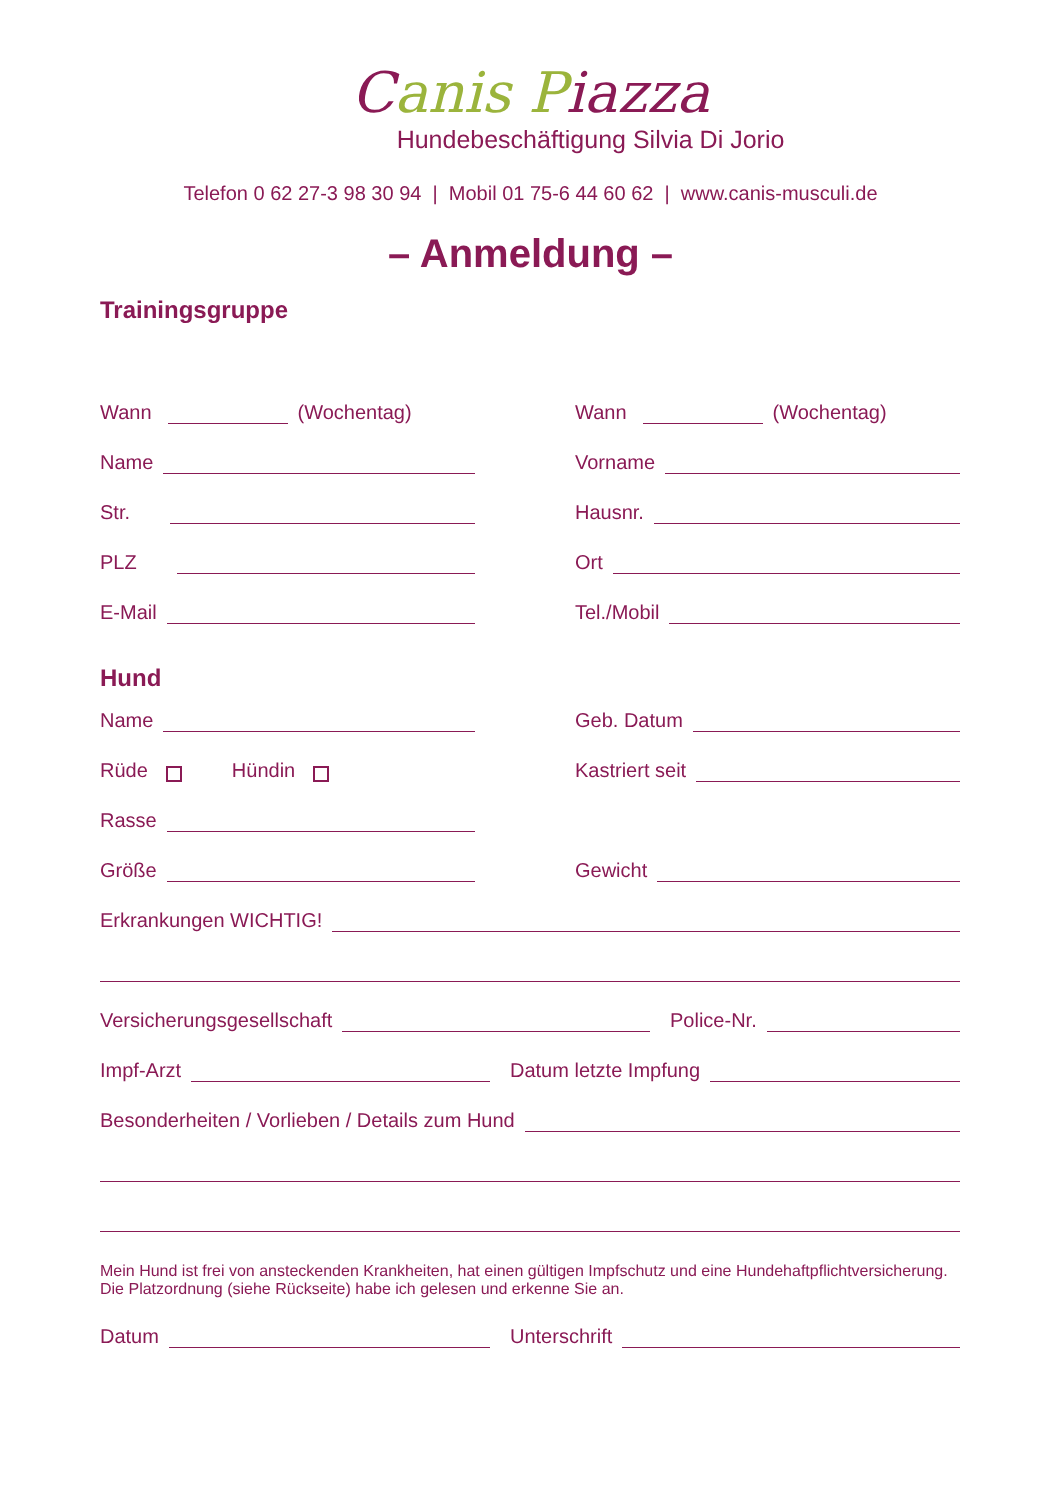Canis Piazza
Hundebeschäftigung Silvia Di Jorio
Telefon 0 62 27-3 98 30 94 | Mobil 01 75-6 44 60 62 | www.canis-musculi.de
– Anmeldung –
Trainingsgruppe
Wann (Wochentag)
Wann (Wochentag)
Name
Vorname
Str.
Hausnr.
PLZ
Ort
E-Mail
Tel./Mobil
Hund
Name
Geb. Datum
Rüde Hündin
Kastriert seit
Rasse
Größe
Gewicht
Erkrankungen WICHTIG!
Versicherungsgesellschaft
Police-Nr.
Impf-Arzt
Datum letzte Impfung
Besonderheiten / Vorlieben / Details zum Hund
Mein Hund ist frei von ansteckenden Krankheiten, hat einen gültigen Impfschutz und eine Hundehaftpflichtversicherung.
Die Platzordnung (siehe Rückseite) habe ich gelesen und erkenne Sie an.
Datum
Unterschrift